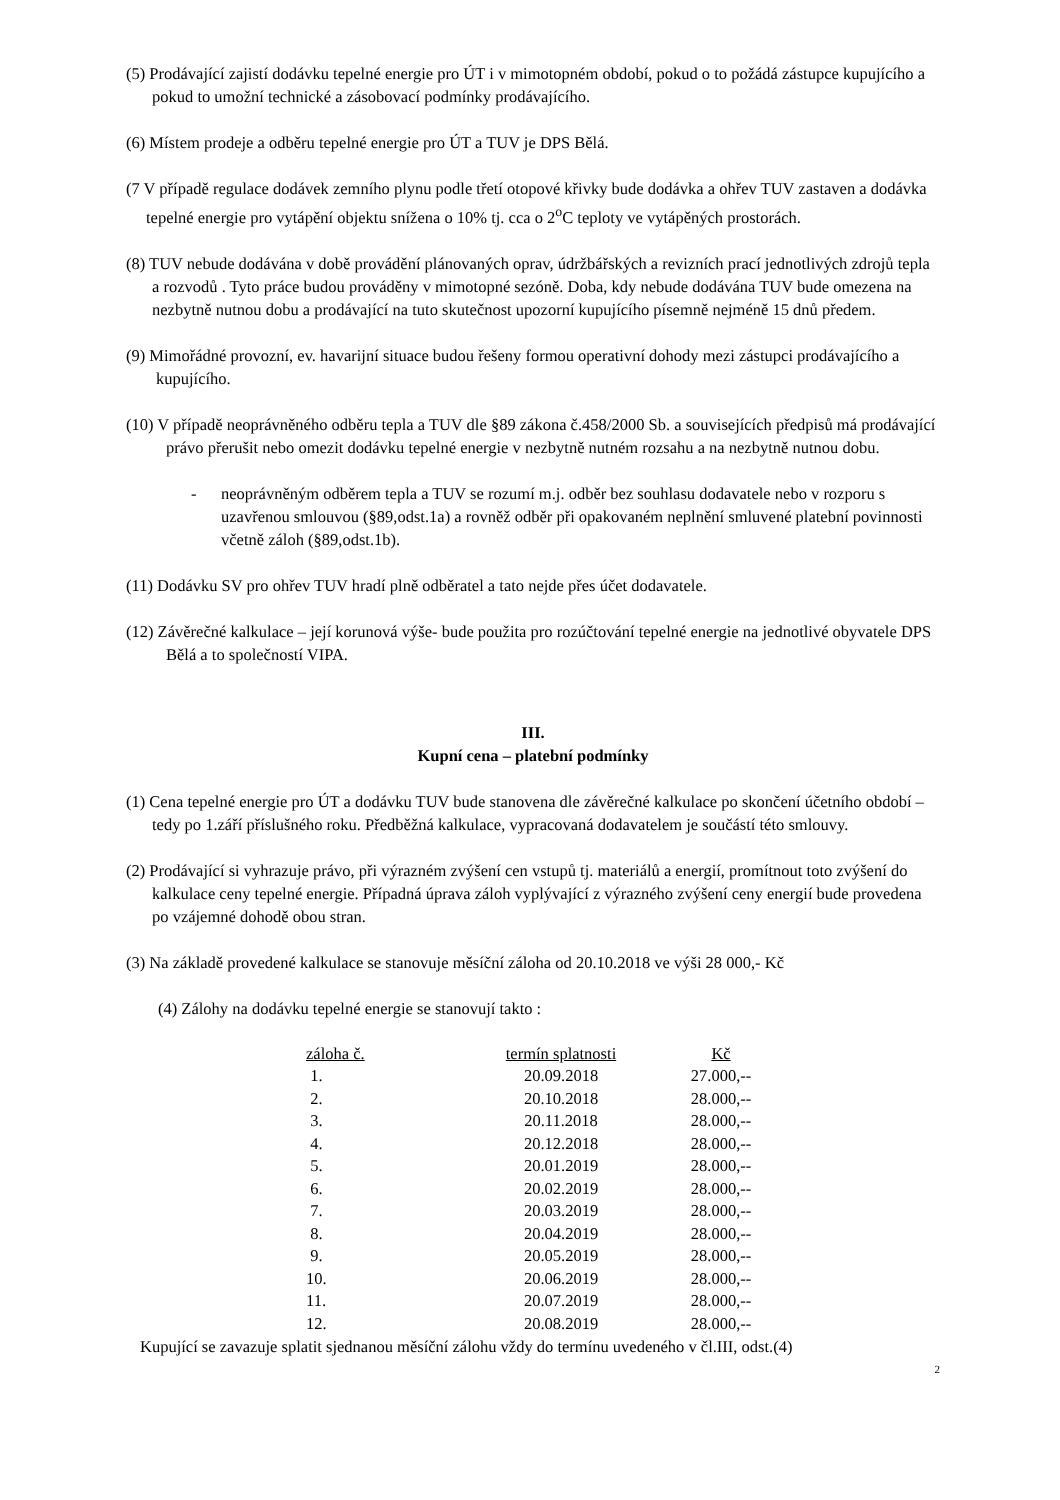(5) Prodávající zajistí dodávku tepelné energie pro ÚT i v mimotopném období, pokud o to požádá zástupce kupujícího a pokud to umožní technické a zásobovací podmínky prodávajícího.
(6) Místem prodeje a odběru tepelné energie pro ÚT a TUV je DPS Bělá.
(7 V případě regulace dodávek zemního plynu podle třetí otopové křivky bude dodávka a ohřev TUV zastaven a dodávka tepelné energie pro vytápění objektu snížena o 10% tj. cca o 2<sup>o</sup>C teploty ve vytápěných prostorách.
(8) TUV nebude dodávána v době provádění plánovaných oprav, údržbářských a revizních prací jednotlivých zdrojů tepla a rozvodů . Tyto práce budou prováděny v mimotopné sezóně. Doba, kdy nebude dodávána TUV bude omezena na nezbytně nutnou dobu a prodávající na tuto skutečnost upozorní kupujícího písemně nejméně 15 dnů předem.
(9) Mimořádné provozní, ev. havarijní situace budou řešeny formou operativní dohody mezi zástupci prodávajícího a kupujícího.
(10) V případě neoprávněného odběru tepla a TUV dle §89 zákona č.458/2000 Sb. a souvisejících předpisů má prodávající právo přerušit nebo omezit dodávku tepelné energie v nezbytně nutném rozsahu a na nezbytně nutnou dobu.
- neoprávněným odběrem tepla a TUV se rozumí m.j. odběr bez souhlasu dodavatele nebo v rozporu s uzavřenou smlouvou (§89,odst.1a) a rovněž odběr při opakovaném neplnění smluvené platební povinnosti včetně záloh (§89,odst.1b).
(11) Dodávku SV pro ohřev TUV hradí plně odběratel a tato nejde přes účet dodavatele.
(12) Závěrečné kalkulace – její korunová výše- bude použita pro rozúčtování tepelné energie na jednotlivé obyvatele DPS Bělá a to společností VIPA.
III.
Kupní cena – platební podmínky
(1) Cena tepelné energie pro ÚT a dodávku TUV bude stanovena dle závěrečné kalkulace po skončení účetního období – tedy po 1.září příslušného roku. Předběžná kalkulace, vypracovaná dodavatelem je součástí této smlouvy.
(2) Prodávající si vyhrazuje právo, při výrazném zvýšení cen vstupů tj. materiálů a energií, promítnout toto zvýšení do kalkulace ceny tepelné energie. Případná úprava záloh vyplývající z výrazného zvýšení ceny energií bude provedena po vzájemné dohodě obou stran.
(3) Na základě provedené kalkulace se stanovuje měsíční záloha od 20.10.2018 ve výši 28 000,- Kč
(4) Zálohy na dodávku tepelné energie se stanovují takto :
| záloha č. | termín splatnosti | Kč |
| --- | --- | --- |
| 1. | 20.09.2018 | 27.000,-- |
| 2. | 20.10.2018 | 28.000,-- |
| 3. | 20.11.2018 | 28.000,-- |
| 4. | 20.12.2018 | 28.000,-- |
| 5. | 20.01.2019 | 28.000,-- |
| 6. | 20.02.2019 | 28.000,-- |
| 7. | 20.03.2019 | 28.000,-- |
| 8. | 20.04.2019 | 28.000,-- |
| 9. | 20.05.2019 | 28.000,-- |
| 10. | 20.06.2019 | 28.000,-- |
| 11. | 20.07.2019 | 28.000,-- |
| 12. | 20.08.2019 | 28.000,-- |
Kupující se zavazuje splatit sjednanou měsíční zálohu vždy do termínu uvedeného v čl.III, odst.(4)
2